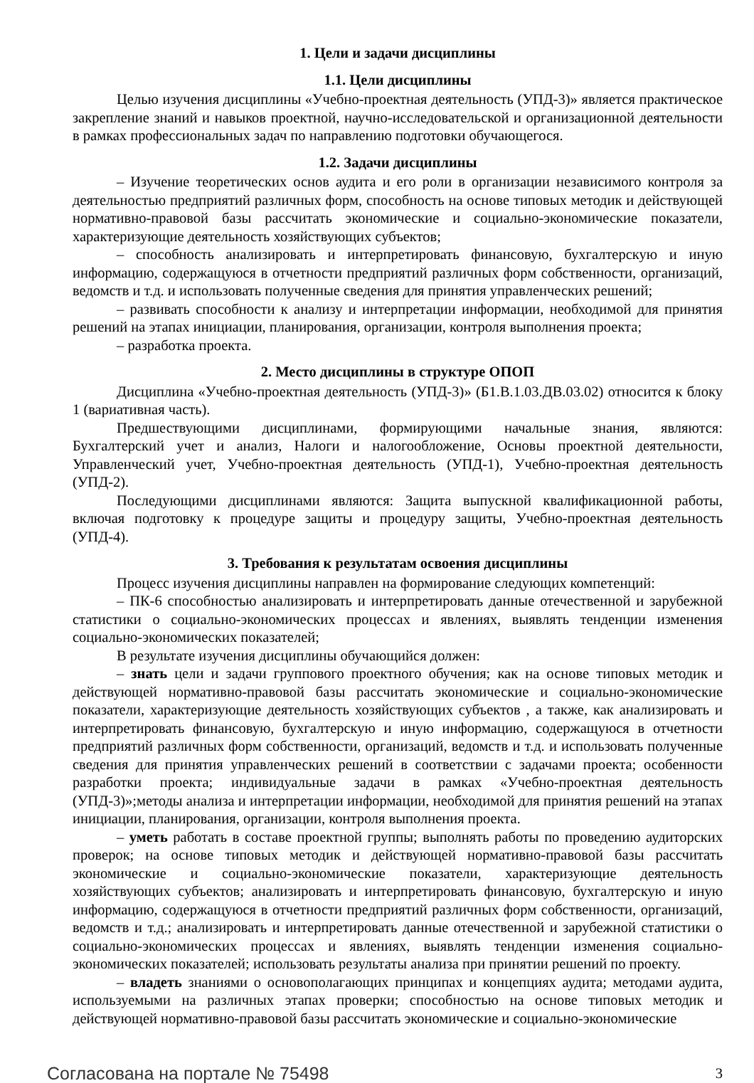1. Цели и задачи дисциплины
1.1. Цели дисциплины
Целью изучения дисциплины «Учебно-проектная деятельность (УПД-3)» является практическое закрепление знаний и навыков проектной, научно-исследовательской и организационной деятельности в рамках профессиональных задач по направлению подготовки обучающегося.
1.2. Задачи дисциплины
– Изучение теоретических основ аудита и его роли в организации независимого контроля за деятельностью предприятий различных форм, способность на основе типовых методик и действующей нормативно-правовой базы рассчитать экономические и социально-экономические показатели, характеризующие деятельность хозяйствующих субъектов;
– способность анализировать и интерпретировать финансовую, бухгалтерскую и иную информацию, содержащуюся в отчетности предприятий различных форм собственности, организаций, ведомств и т.д. и использовать полученные сведения для принятия управленческих решений;
– развивать способности к анализу и интерпретации информации, необходимой для принятия решений на этапах инициации, планирования, организации, контроля выполнения проекта;
– разработка проекта.
2. Место дисциплины в структуре ОПОП
Дисциплина «Учебно-проектная деятельность (УПД-3)» (Б1.В.1.03.ДВ.03.02) относится к блоку 1 (вариативная часть).
Предшествующими дисциплинами, формирующими начальные знания, являются: Бухгалтерский учет и анализ, Налоги и налогообложение, Основы проектной деятельности, Управленческий учет, Учебно-проектная деятельность (УПД-1), Учебно-проектная деятельность (УПД-2).
Последующими дисциплинами являются: Защита выпускной квалификационной работы, включая подготовку к процедуре защиты и процедуру защиты, Учебно-проектная деятельность (УПД-4).
3. Требования к результатам освоения дисциплины
Процесс изучения дисциплины направлен на формирование следующих компетенций:
– ПК-6 способностью анализировать и интерпретировать данные отечественной и зарубежной статистики о социально-экономических процессах и явлениях, выявлять тенденции изменения социально-экономических показателей;
В результате изучения дисциплины обучающийся должен:
– знать цели и задачи группового проектного обучения; как на основе типовых методик и действующей нормативно-правовой базы рассчитать экономические и социально-экономические показатели, характеризующие деятельность хозяйствующих субъектов , а также, как анализировать и интерпретировать финансовую, бухгалтерскую и иную информацию, содержащуюся в отчетности предприятий различных форм собственности, организаций, ведомств и т.д. и использовать полученные сведения для принятия управленческих решений в соответствии с задачами проекта; особенности разработки проекта; индивидуальные задачи в рамках «Учебно-проектная деятельность (УПД-3)»;методы анализа и интерпретации информации, необходимой для принятия решений на этапах инициации, планирования, организации, контроля выполнения проекта.
– уметь работать в составе проектной группы; выполнять работы по проведению аудиторских проверок; на основе типовых методик и действующей нормативно-правовой базы рассчитать экономические и социально-экономические показатели, характеризующие деятельность хозяйствующих субъектов; анализировать и интерпретировать финансовую, бухгалтерскую и иную информацию, содержащуюся в отчетности предприятий различных форм собственности, организаций, ведомств и т.д.; анализировать и интерпретировать данные отечественной и зарубежной статистики о социально-экономических процессах и явлениях, выявлять тенденции изменения социально-экономических показателей; использовать результаты анализа при принятии решений по проекту.
– владеть знаниями о основополагающих принципах и концепциях аудита; методами аудита, используемыми на различных этапах проверки; способностью на основе типовых методик и действующей нормативно-правовой базы рассчитать экономические и социально-экономические
Согласована на портале № 75498 3